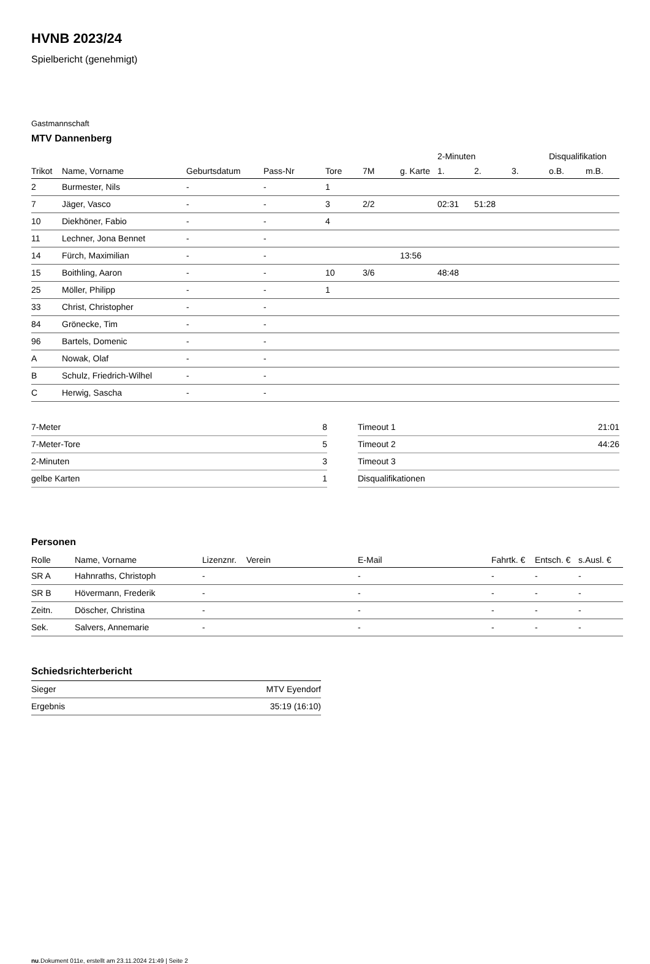HVNB 2023/24
Spielbericht (genehmigt)
Gastmannschaft
MTV Dannenberg
| | | | | | | | 2-Minuten | | | Disqualifikation | |
| --- | --- | --- | --- | --- | --- | --- | --- | --- | --- | --- | --- |
| Trikot | Name, Vorname | Geburtsdatum | Pass-Nr | Tore | 7M | g. Karte | 1. | 2. | 3. | o.B. | m.B. |
| 2 | Burmester, Nils | - | - | 1 | | | | | | | |
| 7 | Jäger, Vasco | - | - | 3 | 2/2 | | 02:31 | 51:28 | | | |
| 10 | Diekhöner, Fabio | - | - | 4 | | | | | | | |
| 11 | Lechner, Jona Bennet | - | - | | | | | | | | |
| 14 | Fürch, Maximilian | - | - | | | 13:56 | | | | | |
| 15 | Boithling, Aaron | - | - | 10 | 3/6 | | 48:48 | | | | |
| 25 | Möller, Philipp | - | - | 1 | | | | | | | |
| 33 | Christ, Christopher | - | - | | | | | | | | |
| 84 | Grönecke, Tim | - | - | | | | | | | | |
| 96 | Bartels, Domenic | - | - | | | | | | | | |
| A | Nowak, Olaf | - | - | | | | | | | | |
| B | Schulz, Friedrich-Wilhel | - | - | | | | | | | | |
| C | Herwig, Sascha | - | - | | | | | | | | |
| 7-Meter | 8 |
| 7-Meter-Tore | 5 |
| 2-Minuten | 3 |
| gelbe Karten | 1 |
| Timeout 1 | 21:01 |
| Timeout 2 | 44:26 |
| Timeout 3 | |
| Disqualifikationen | |
Personen
| Rolle | Name, Vorname | Lizenznr. | Verein | E-Mail | Fahrtk. € | Entsch. € | s.Ausl. € |
| --- | --- | --- | --- | --- | --- | --- | --- |
| SR A | Hahnraths, Christoph | - | | - | - | - | - |
| SR B | Hövermann, Frederik | - | | - | - | - | - |
| Zeitn. | Döscher, Christina | - | | - | - | - | - |
| Sek. | Salvers, Annemarie | - | | - | - | - | - |
Schiedsrichterbericht
| Sieger | MTV Eyendorf |
| Ergebnis | 35:19 (16:10) |
nu.Dokument 011e, erstellt am 23.11.2024 21:49 | Seite 2